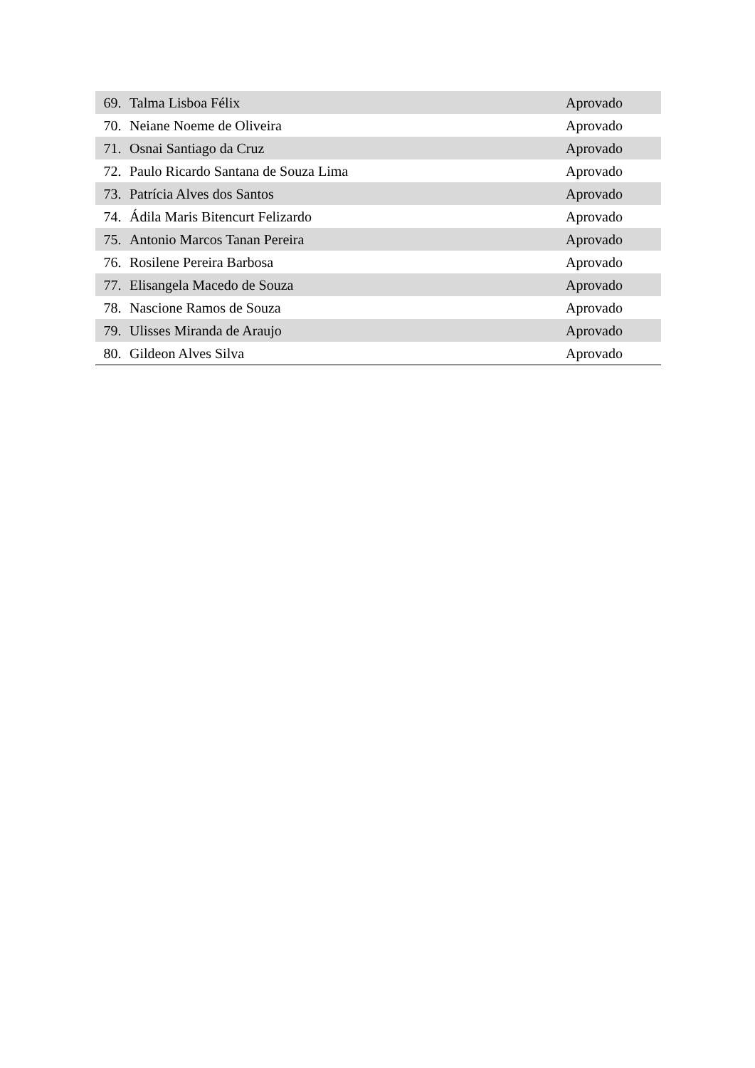| 69. | Talma Lisboa Félix | Aprovado |
| 70. | Neiane Noeme de Oliveira | Aprovado |
| 71. | Osnai Santiago da Cruz | Aprovado |
| 72. | Paulo Ricardo Santana de Souza Lima | Aprovado |
| 73. | Patrícia Alves dos Santos | Aprovado |
| 74. | Ádila Maris Bitencurt Felizardo | Aprovado |
| 75. | Antonio Marcos Tanan Pereira | Aprovado |
| 76. | Rosilene Pereira Barbosa | Aprovado |
| 77. | Elisangela Macedo de Souza | Aprovado |
| 78. | Nascione Ramos de Souza | Aprovado |
| 79. | Ulisses Miranda de Araujo | Aprovado |
| 80. | Gildeon Alves Silva | Aprovado |